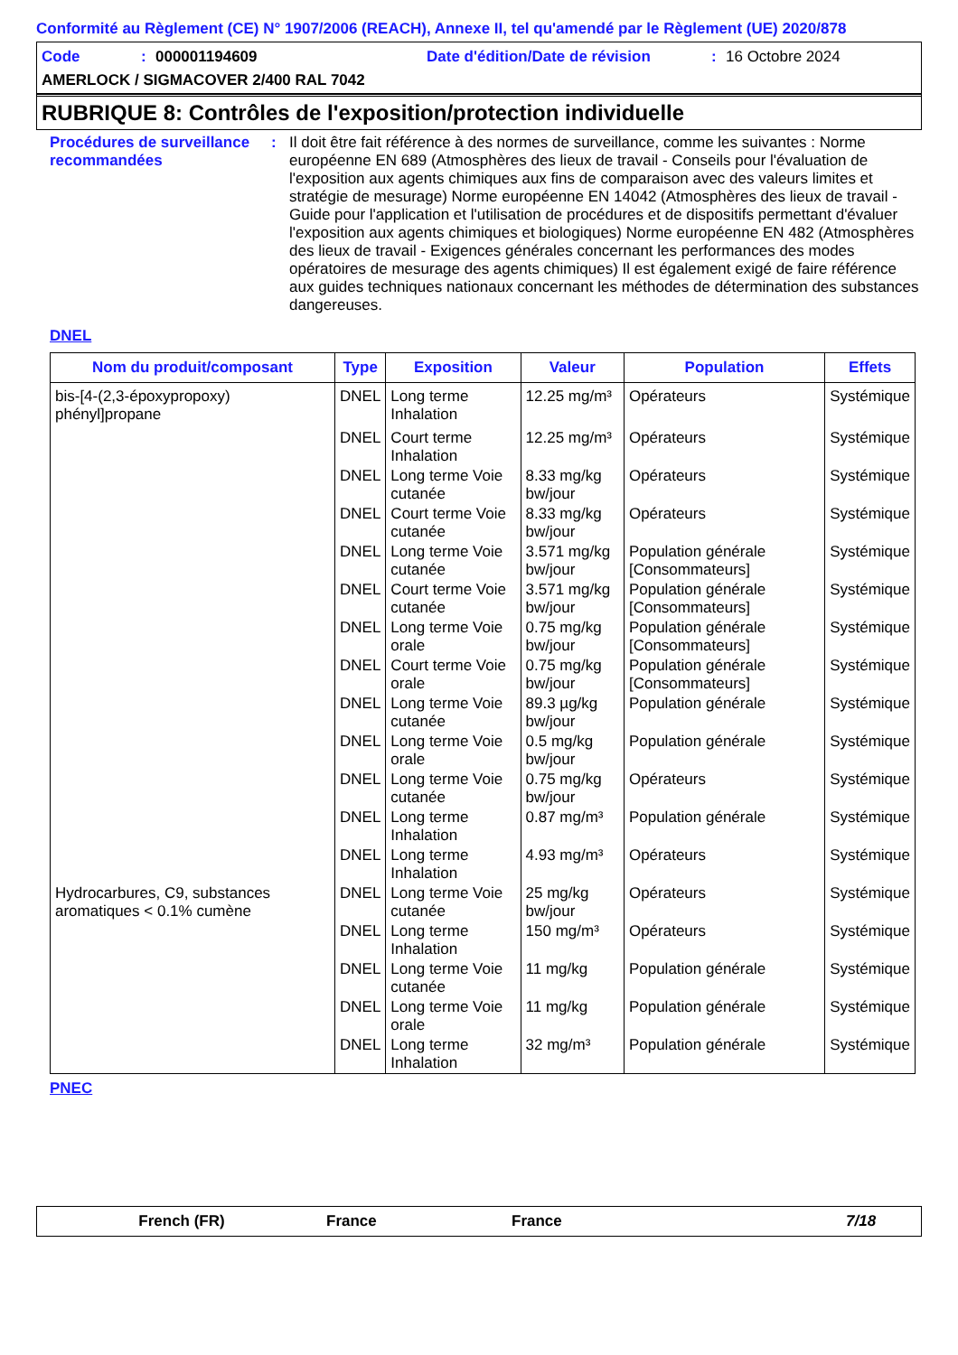Conformité au Règlement (CE) N° 1907/2006 (REACH), Annexe II, tel qu'amendé par le Règlement (UE) 2020/878
Code: 000001194609 Date d'édition/Date de révision: 16 Octobre 2024
AMERLOCK / SIGMACOVER 2/400 RAL 7042
RUBRIQUE 8: Contrôles de l'exposition/protection individuelle
Procédures de surveillance recommandées
:
Il doit être fait référence à des normes de surveillance, comme les suivantes : Norme européenne EN 689 (Atmosphères des lieux de travail - Conseils pour l'évaluation de l'exposition aux agents chimiques aux fins de comparaison avec des valeurs limites et stratégie de mesurage) Norme européenne EN 14042 (Atmosphères des lieux de travail - Guide pour l'application et l'utilisation de procédures et de dispositifs permettant d'évaluer l'exposition aux agents chimiques et biologiques) Norme européenne EN 482 (Atmosphères des lieux de travail - Exigences générales concernant les performances des modes opératoires de mesurage des agents chimiques) Il est également exigé de faire référence aux guides techniques nationaux concernant les méthodes de détermination des substances dangereuses.
DNEL
| Nom du produit/composant | Type | Exposition | Valeur | Population | Effets |
| --- | --- | --- | --- | --- | --- |
| bis-[4-(2,3-époxypropoxy) phényl]propane | DNEL | Long terme Inhalation | 12.25 mg/m³ | Opérateurs | Systémique |
| | DNEL | Court terme Inhalation | 12.25 mg/m³ | Opérateurs | Systémique |
| | DNEL | Long terme Voie cutanée | 8.33 mg/kg bw/jour | Opérateurs | Systémique |
| | DNEL | Court terme Voie cutanée | 8.33 mg/kg bw/jour | Opérateurs | Systémique |
| | DNEL | Long terme Voie cutanée | 3.571 mg/kg bw/jour | Population générale [Consommateurs] | Systémique |
| | DNEL | Court terme Voie cutanée | 3.571 mg/kg bw/jour | Population générale [Consommateurs] | Systémique |
| | DNEL | Long terme Voie orale | 0.75 mg/kg bw/jour | Population générale [Consommateurs] | Systémique |
| | DNEL | Court terme Voie orale | 0.75 mg/kg bw/jour | Population générale [Consommateurs] | Systémique |
| | DNEL | Long terme Voie cutanée | 89.3 µg/kg bw/jour | Population générale | Systémique |
| | DNEL | Long terme Voie orale | 0.5 mg/kg bw/jour | Population générale | Systémique |
| | DNEL | Long terme Voie cutanée | 0.75 mg/kg bw/jour | Opérateurs | Systémique |
| | DNEL | Long terme Inhalation | 0.87 mg/m³ | Population générale | Systémique |
| | DNEL | Long terme Inhalation | 4.93 mg/m³ | Opérateurs | Systémique |
| Hydrocarbures, C9, substances aromatiques < 0.1% cumène | DNEL | Long terme Voie cutanée | 25 mg/kg bw/jour | Opérateurs | Systémique |
| | DNEL | Long terme Inhalation | 150 mg/m³ | Opérateurs | Systémique |
| | DNEL | Long terme Voie cutanée | 11 mg/kg | Population générale | Systémique |
| | DNEL | Long terme Voie orale | 11 mg/kg | Population générale | Systémique |
| | DNEL | Long terme Inhalation | 32 mg/m³ | Population générale | Systémique |
PNEC
French (FR) France France 7/18